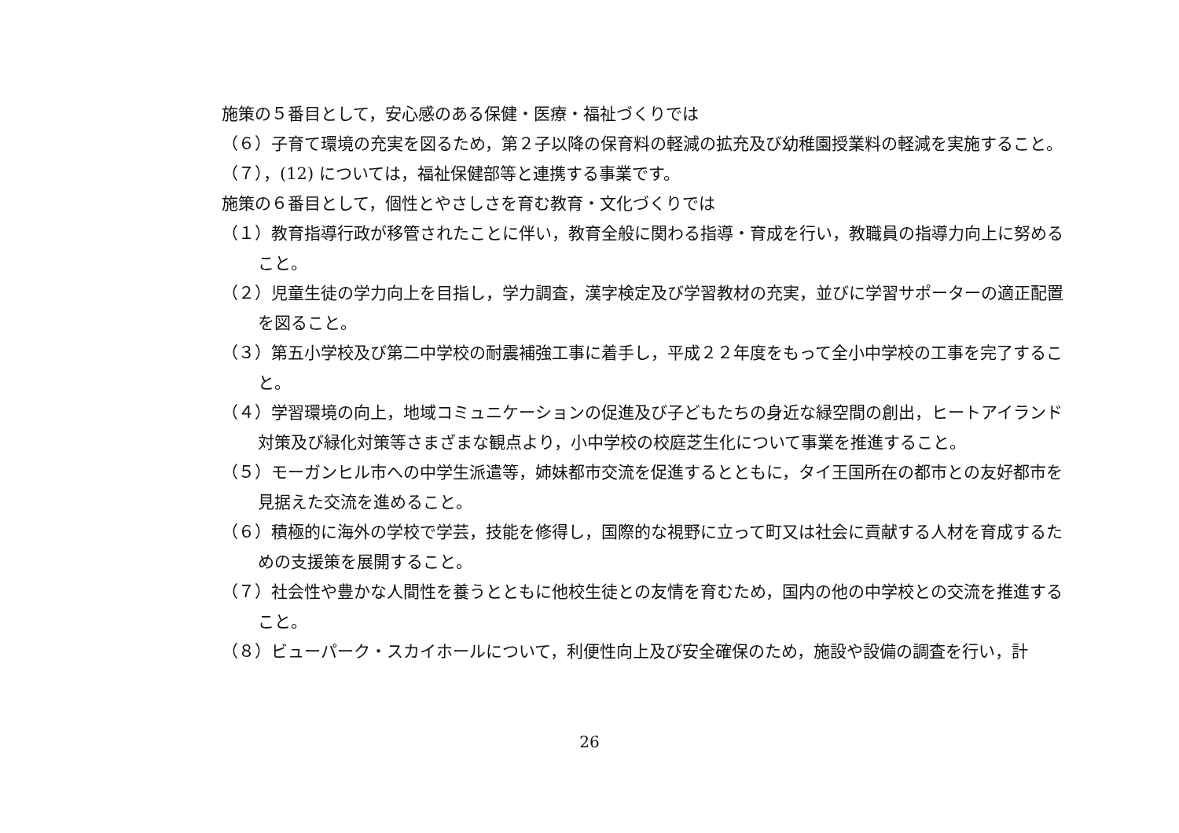施策の５番目として，安心感のある保健・医療・福祉づくりでは
（６）子育て環境の充実を図るため，第２子以降の保育料の軽減の拡充及び幼稚園授業料の軽減を実施すること。
（７），(12) については，福祉保健部等と連携する事業です。
施策の６番目として，個性とやさしさを育む教育・文化づくりでは
（１）教育指導行政が移管されたことに伴い，教育全般に関わる指導・育成を行い，教職員の指導力向上に努めること。
（２）児童生徒の学力向上を目指し，学力調査，漢字検定及び学習教材の充実，並びに学習サポーターの適正配置を図ること。
（３）第五小学校及び第二中学校の耐震補強工事に着手し，平成２２年度をもって全小中学校の工事を完了すること。
（４）学習環境の向上，地域コミュニケーションの促進及び子どもたちの身近な緑空間の創出，ヒートアイランド対策及び緑化対策等さまざまな観点より，小中学校の校庭芝生化について事業を推進すること。
（５）モーガンヒル市への中学生派遣等，姉妹都市交流を促進するとともに，タイ王国所在の都市との友好都市を見据えた交流を進めること。
（６）積極的に海外の学校で学芸，技能を修得し，国際的な視野に立って町又は社会に貢献する人材を育成するための支援策を展開すること。
（７）社会性や豊かな人間性を養うとともに他校生徒との友情を育むため，国内の他の中学校との交流を推進すること。
（８）ビューパーク・スカイホールについて，利便性向上及び安全確保のため，施設や設備の調査を行い，計
26